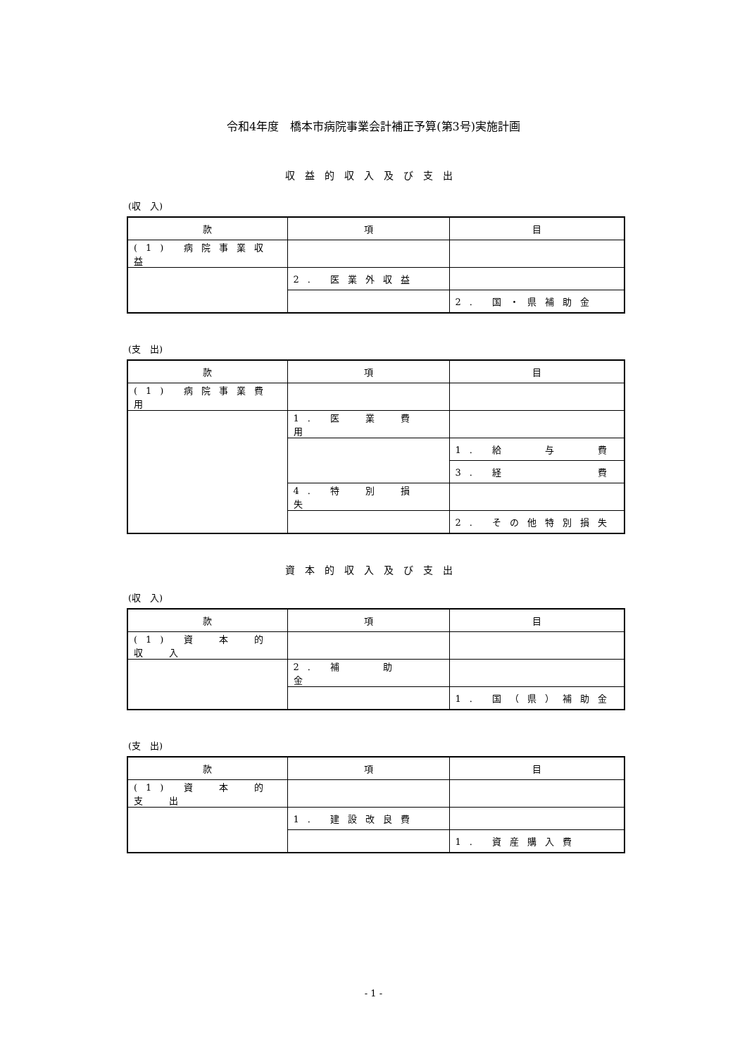令和4年度　橋本市病院事業会計補正予算(第3号)実施計画
収益的収入及び支出
(収　入)
| 款 | 項 | 目 |
| --- | --- | --- |
| (1) 病院事業収益 | | |
| | 2. 医業外収益 | |
| | | 2. 国・県補助金 |
(支　出)
| 款 | 項 | 目 |
| --- | --- | --- |
| (1) 病院事業費用 | | |
| | 1. 医 業 費 用 | |
| | | 1. 給 与 費 |
| | | 3. 経 費 |
| | 4. 特 別 損 失 | |
| | | 2. その他特別損失 |
資本的収入及び支出
(収　入)
| 款 | 項 | 目 |
| --- | --- | --- |
| (1) 資 本 的 収 入 | | |
| | 2. 補 助 金 | |
| | | 1. 国（県）補助金 |
(支　出)
| 款 | 項 | 目 |
| --- | --- | --- |
| (1) 資 本 的 支 出 | | |
| | 1. 建設改良費 | |
| | | 1. 資産購入費 |
- 1 -